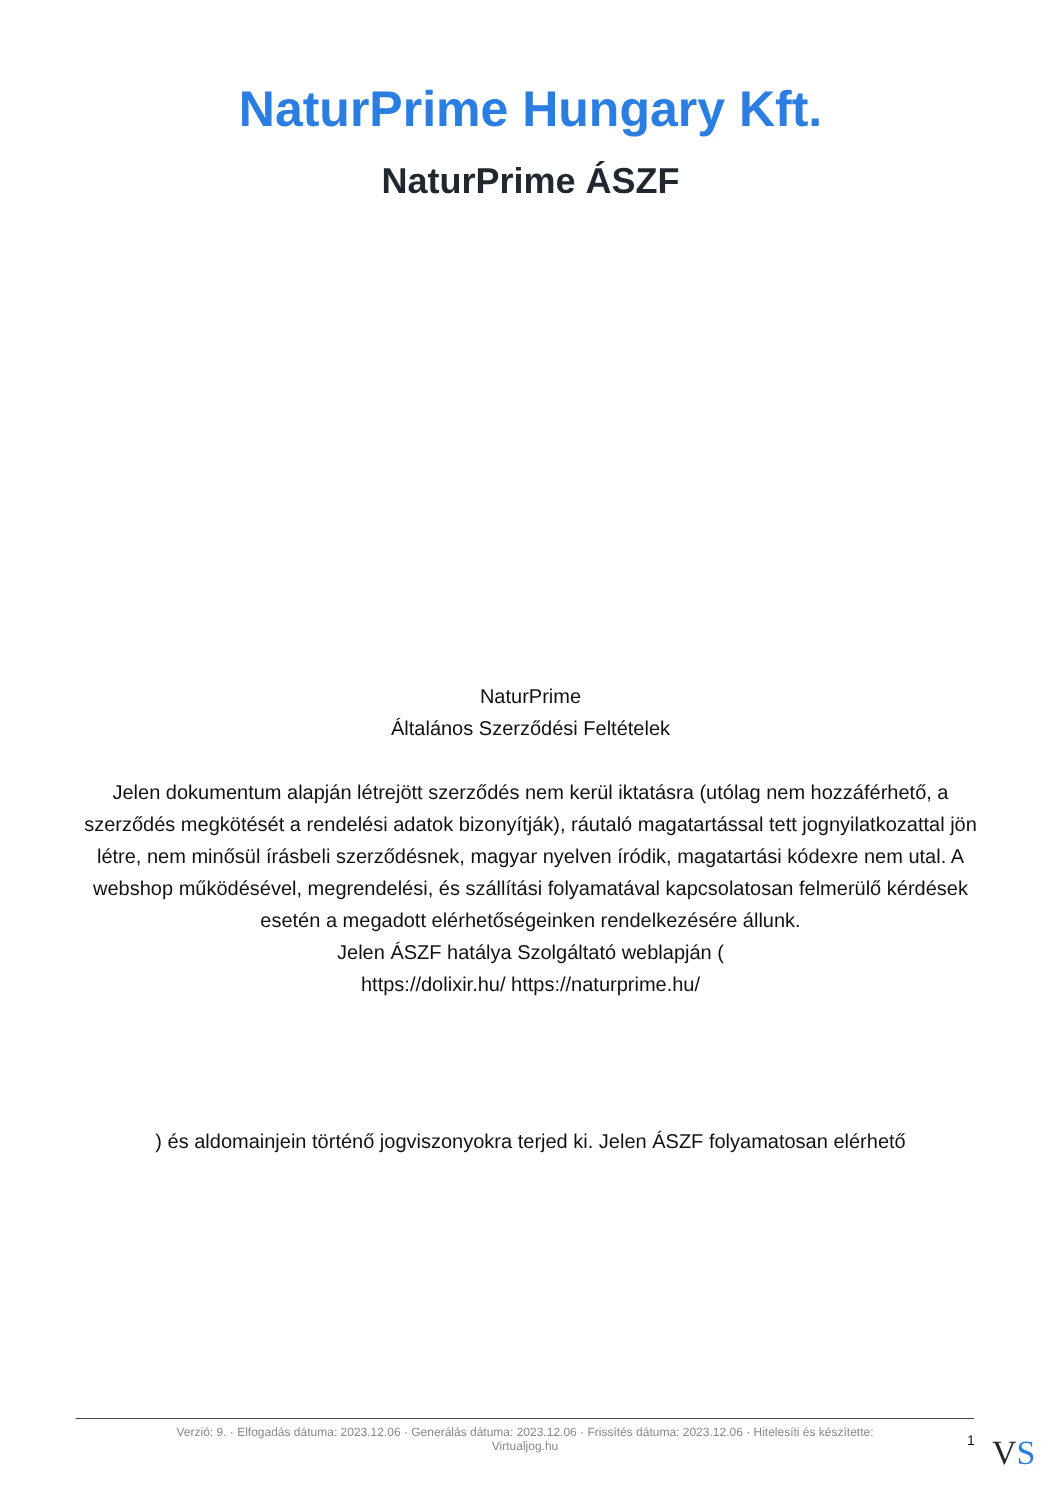NaturPrime Hungary Kft.
NaturPrime ÁSZF
NaturPrime
Általános Szerződési Feltételek
Jelen dokumentum alapján létrejött szerződés nem kerül iktatásra (utólag nem hozzáférhető, a szerződés megkötését a rendelési adatok bizonyítják), ráutaló magatartással tett jognyilatkozattal jön létre, nem minősül írásbeli szerződésnek, magyar nyelven íródik, magatartási kódexre nem utal. A webshop működésével, megrendelési, és szállítási folyamatával kapcsolatosan felmerülő kérdések esetén a megadott elérhetőségeinken rendelkezésére állunk.
Jelen ÁSZF hatálya Szolgáltató weblapján (
https://dolixir.hu/ https://naturprime.hu/
) és aldomainjein történő jogviszonyokra terjed ki. Jelen ÁSZF folyamatosan elérhető
Verzió: 9. · Elfogadás dátuma: 2023.12.06 · Generálás dátuma: 2023.12.06 · Frissítés dátuma: 2023.12.06 · Hitelesíti és készítette:
Virtualjog.hu
1 VS